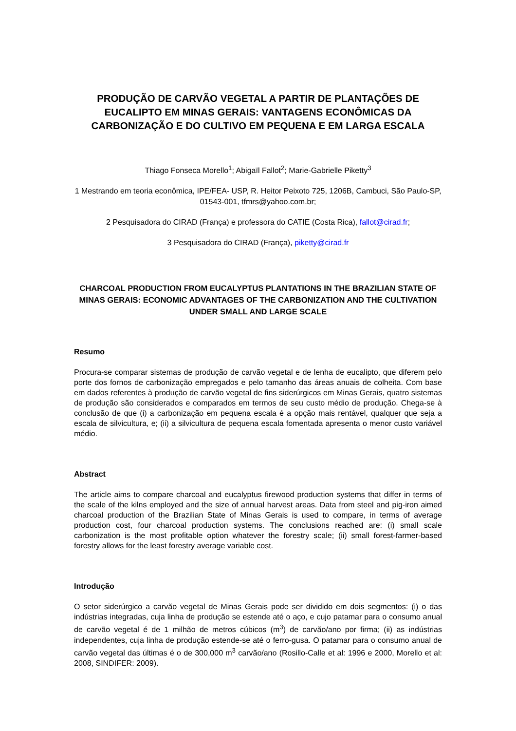PRODUÇÃO DE CARVÃO VEGETAL A PARTIR DE PLANTAÇÕES DE EUCALIPTO EM MINAS GERAIS: VANTAGENS ECONÔMICAS DA CARBONIZAÇÃO E DO CULTIVO EM PEQUENA E EM LARGA ESCALA
Thiago Fonseca Morello<sup>1</sup>; Abigaïl Fallot<sup>2</sup>; Marie-Gabrielle Piketty<sup>3</sup>
1 Mestrando em teoria econômica, IPE/FEA- USP, R. Heitor Peixoto 725, 1206B, Cambuci, São Paulo-SP, 01543-001, tfmrs@yahoo.com.br;
2 Pesquisadora do CIRAD (França) e professora do CATIE (Costa Rica), fallot@cirad.fr;
3 Pesquisadora do CIRAD (França), piketty@cirad.fr
CHARCOAL PRODUCTION FROM EUCALYPTUS PLANTATIONS IN THE BRAZILIAN STATE OF MINAS GERAIS: ECONOMIC ADVANTAGES OF THE CARBONIZATION AND THE CULTIVATION UNDER SMALL AND LARGE SCALE
Resumo
Procura-se comparar sistemas de produção de carvão vegetal e de lenha de eucalipto, que diferem pelo porte dos fornos de carbonização empregados e pelo tamanho das áreas anuais de colheita. Com base em dados referentes à produção de carvão vegetal de fins siderúrgicos em Minas Gerais, quatro sistemas de produção são considerados e comparados em termos de seu custo médio de produção. Chega-se à conclusão de que (i) a carbonização em pequena escala é a opção mais rentável, qualquer que seja a escala de silvicultura, e; (ii) a silvicultura de pequena escala fomentada apresenta o menor custo variável médio.
Abstract
The article aims to compare charcoal and eucalyptus firewood production systems that differ in terms of the scale of the kilns employed and the size of annual harvest areas. Data from steel and pig-iron aimed charcoal production of the Brazilian State of Minas Gerais is used to compare, in terms of average production cost, four charcoal production systems. The conclusions reached are: (i) small scale carbonization is the most profitable option whatever the forestry scale; (ii) small forest-farmer-based forestry allows for the least forestry average variable cost.
Introdução
O setor siderúrgico a carvão vegetal de Minas Gerais pode ser dividido em dois segmentos: (i) o das indústrias integradas, cuja linha de produção se estende até o aço, e cujo patamar para o consumo anual de carvão vegetal é de 1 milhão de metros cúbicos (m<sup>3</sup>) de carvão/ano por firma; (ii) as indústrias independentes, cuja linha de produção estende-se até o ferro-gusa. O patamar para o consumo anual de carvão vegetal das últimas é o de 300,000 m<sup>3</sup> carvão/ano (Rosillo-Calle et al: 1996 e 2000, Morello et al: 2008, SINDIFER: 2009).